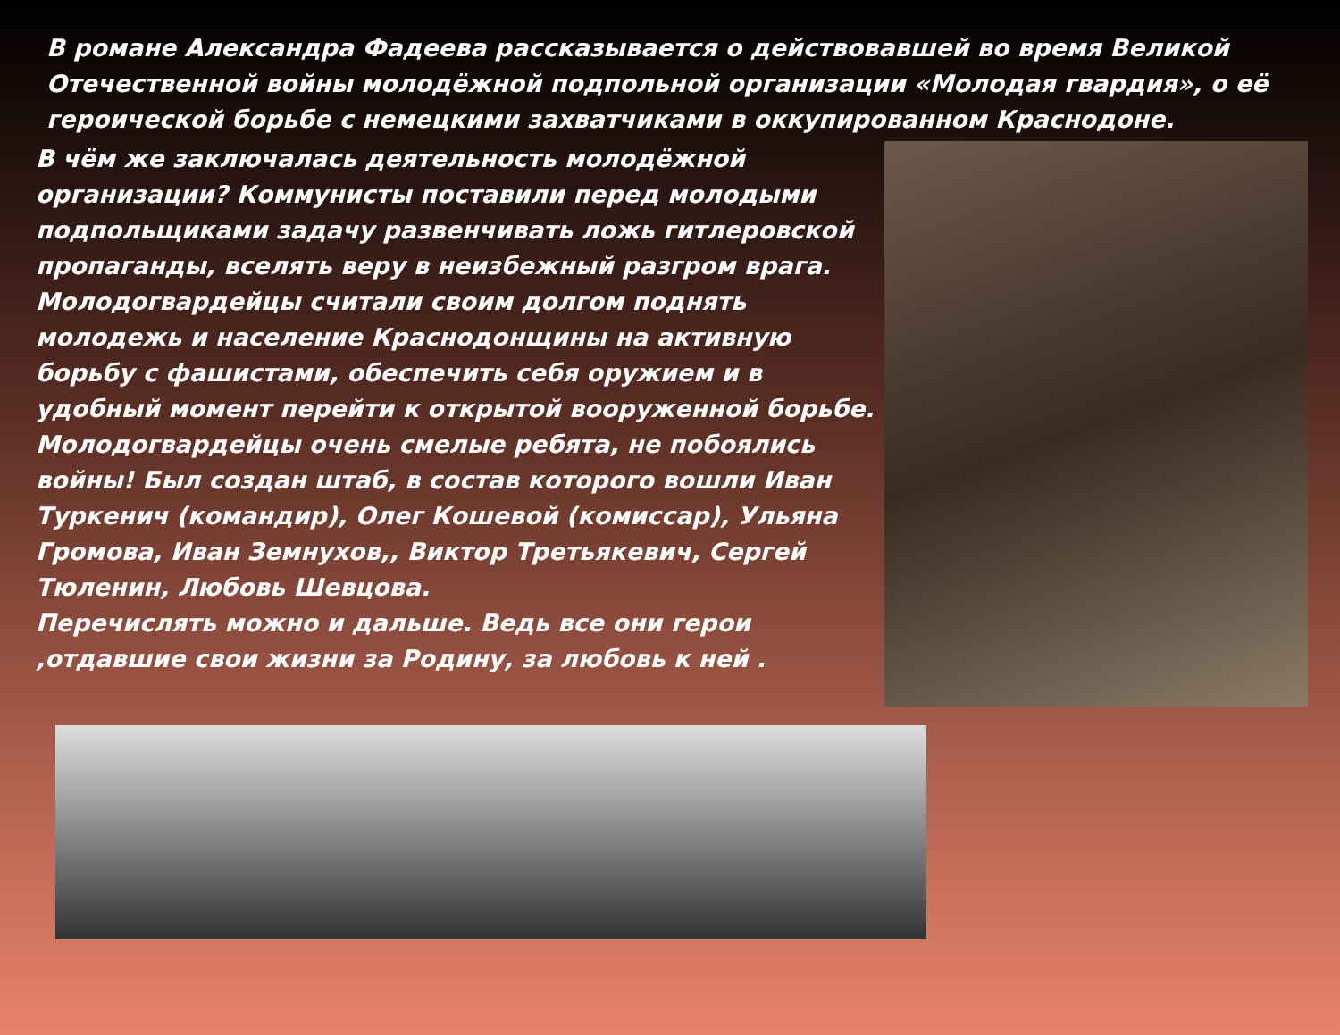В романе Александра Фадеева рассказывается о действовавшей во время Великой Отечественной войны молодёжной подпольной организации «Молодая гвардия», о её героической борьбе с немецкими захватчиками в оккупированном Краснодоне.
В чём же заключалась деятельность молодёжной организации? Коммунисты поставили перед молодыми подпольщиками задачу развенчивать ложь гитлеровской пропаганды, вселять веру в неизбежный разгром врага. Молодогвардейцы считали своим долгом поднять молодежь и население Краснодонщины на активную борьбу с фашистами, обеспечить себя оружием и в удобный момент перейти к открытой вооруженной борьбе.
Молодогвардейцы очень смелые ребята, не побоялись войны! Был создан штаб, в состав которого вошли Иван Туркенич (командир), Олег Кошевой (комиссар), Ульяна Громова, Иван Земнухов,, Виктор Третьякевич, Сергей Тюленин, Любовь Шевцова.
Перечислять можно и дальше. Ведь все они герои ,отдавшие свои жизни за Родину, за любовь к ней .